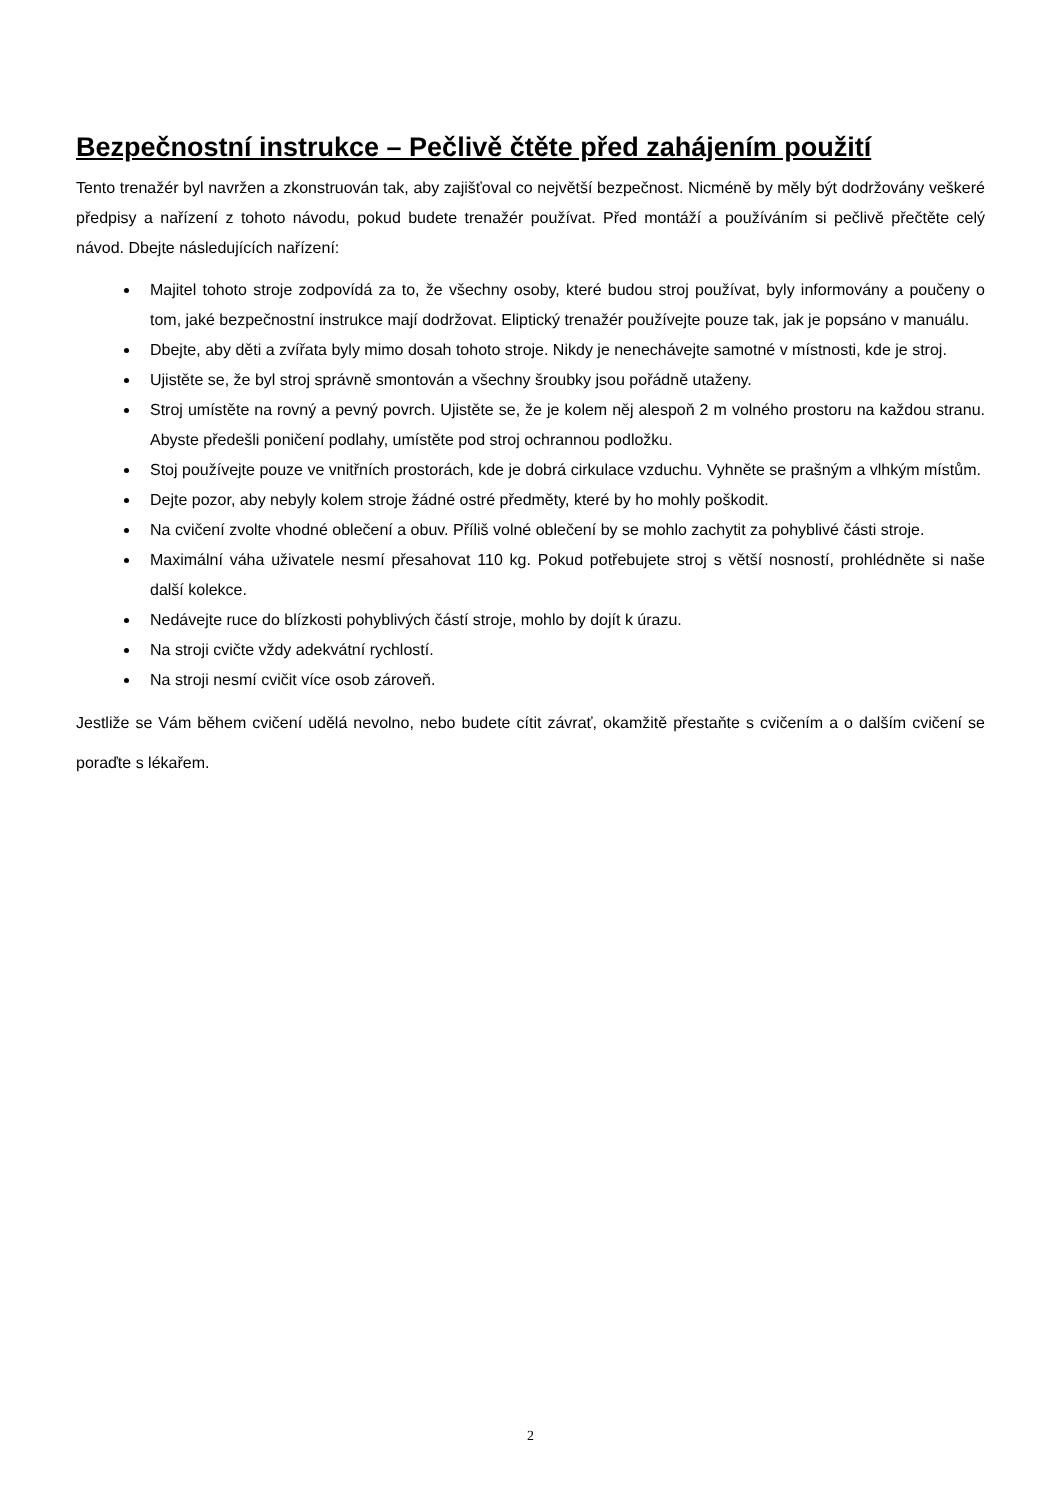Bezpečnostní instrukce – Pečlivě čtěte před zahájením použití
Tento trenažér byl navržen a zkonstruován tak, aby zajišťoval co největší bezpečnost. Nicméně by měly být dodržovány veškeré předpisy a nařízení z tohoto návodu, pokud budete trenažér používat. Před montáží a používáním si pečlivě přečtěte celý návod. Dbejte následujících nařízení:
Majitel tohoto stroje zodpovídá za to, že všechny osoby, které budou stroj používat, byly informovány a poučeny o tom, jaké bezpečnostní instrukce mají dodržovat. Eliptický trenažér používejte pouze tak, jak je popsáno v manuálu.
Dbejte, aby děti a zvířata byly mimo dosah tohoto stroje. Nikdy je nenechávejte samotné v místnosti, kde je stroj.
Ujistěte se, že byl stroj správně smontován a všechny šroubky jsou pořádně utaženy.
Stroj umístěte na rovný a pevný povrch. Ujistěte se, že je kolem něj alespoň 2 m volného prostoru na každou stranu. Abyste předešli poničení podlahy, umístěte pod stroj ochrannou podložku.
Stoj používejte pouze ve vnitřních prostorách, kde je dobrá cirkulace vzduchu. Vyhněte se prašným a vlhkým místům.
Dejte pozor, aby nebyly kolem stroje žádné ostré předměty, které by ho mohly poškodit.
Na cvičení zvolte vhodné oblečení a obuv. Příliš volné oblečení by se mohlo zachytit za pohyblivé části stroje.
Maximální váha uživatele nesmí přesahovat 110 kg. Pokud potřebujete stroj s větší nosností, prohlédněte si naše další kolekce.
Nedávejte ruce do blízkosti pohyblivých částí stroje, mohlo by dojít k úrazu.
Na stroji cvičte vždy adekvátní rychlostí.
Na stroji nesmí cvičit více osob zároveň.
Jestliže se Vám během cvičení udělá nevolno, nebo budete cítit závrať, okamžitě přestaňte s cvičením a o dalším cvičení se poraďte s lékařem.
2